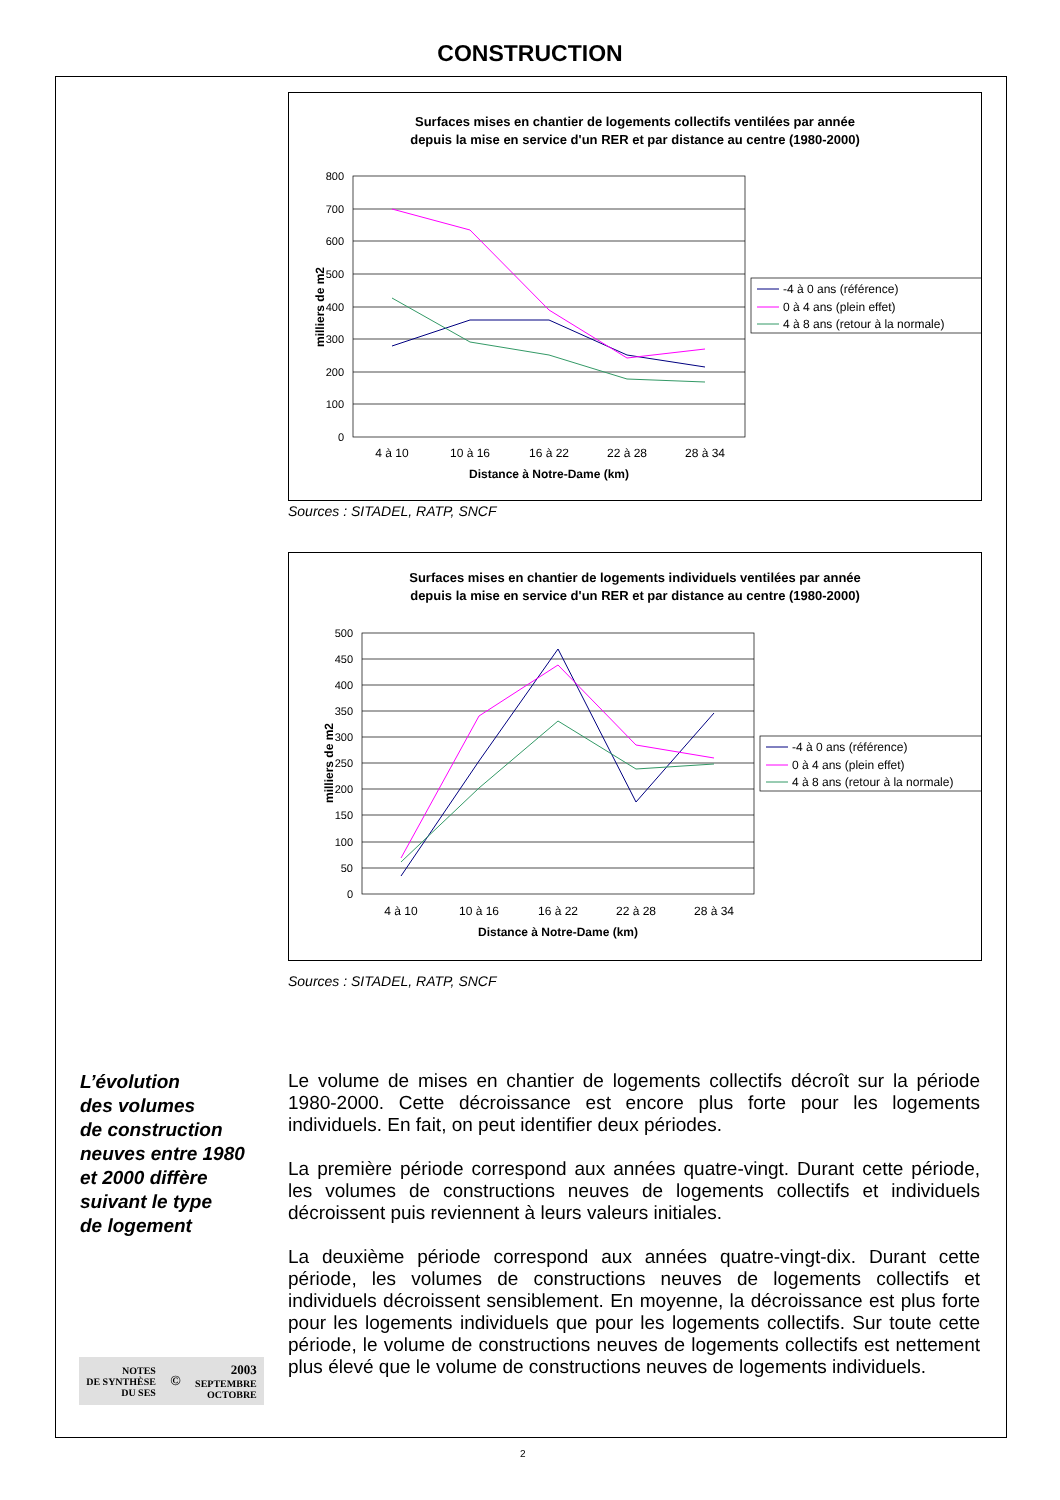CONSTRUCTION
Surfaces mises en chantier de logements collectifs ventilées par année
depuis la mise en service d'un RER et par distance au centre (1980-2000)
800
700
600
500
400
300
200
100
0
4 à 10
10 à 16
16 à 22
22 à 28
28 à 34
Distance à Notre-Dame (km)
milliers de m2
-4 à 0 ans (référence)
0 à 4 ans (plein effet)
4 à 8 ans (retour à la normale)
Sources : SITADEL, RATP, SNCF
Surfaces mises en chantier de logements individuels ventilées par année
depuis la mise en service d'un RER et par distance au centre (1980-2000)
500
450
400
350
300
250
200
150
100
50
0
4 à 10
10 à 16
16 à 22
22 à 28
28 à 34
Distance à Notre-Dame (km)
milliers de m2
-4 à 0 ans (référence)
0 à 4 ans (plein effet)
4 à 8 ans (retour à la normale)
Sources : SITADEL, RATP, SNCF
L’évolution
des volumes
de construction
neuves entre 1980
et 2000 diffère
suivant le type
de logement
Le volume de mises en chantier de logements collectifs décroît sur la période 1980-2000. Cette décroissance est encore plus forte pour les logements individuels. En fait, on peut identifier deux périodes.
La première période correspond aux années quatre-vingt. Durant cette période, les volumes de constructions neuves de logements collectifs et individuels décroissent puis reviennent à leurs valeurs initiales.
La deuxième période correspond aux années quatre-vingt-dix. Durant cette période, les volumes de constructions neuves de logements collectifs et individuels décroissent sensiblement. En moyenne, la décroissance est plus forte pour les logements individuels que pour les logements collectifs. Sur toute cette période, le volume de constructions neuves de logements collectifs est nettement plus élevé que le volume de constructions neuves de logements individuels.
NOTES
DE SYNTHÈSE
DU SES
©
2003
SEPTEMBRE
OCTOBRE
2